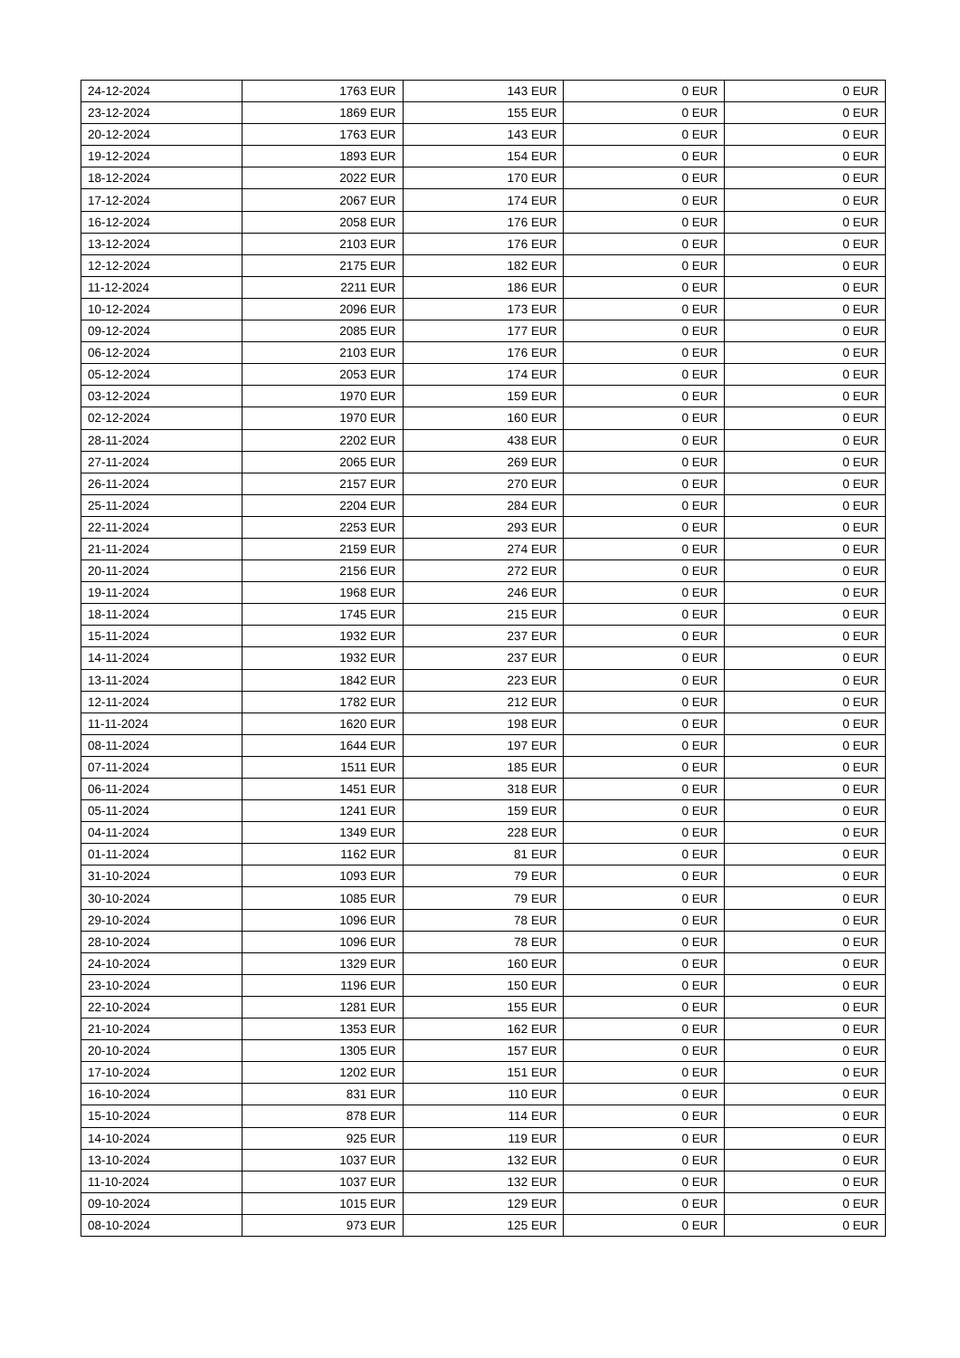| 24-12-2024 | 1763 EUR | 143 EUR | 0 EUR | 0 EUR |
| 23-12-2024 | 1869 EUR | 155 EUR | 0 EUR | 0 EUR |
| 20-12-2024 | 1763 EUR | 143 EUR | 0 EUR | 0 EUR |
| 19-12-2024 | 1893 EUR | 154 EUR | 0 EUR | 0 EUR |
| 18-12-2024 | 2022 EUR | 170 EUR | 0 EUR | 0 EUR |
| 17-12-2024 | 2067 EUR | 174 EUR | 0 EUR | 0 EUR |
| 16-12-2024 | 2058 EUR | 176 EUR | 0 EUR | 0 EUR |
| 13-12-2024 | 2103 EUR | 176 EUR | 0 EUR | 0 EUR |
| 12-12-2024 | 2175 EUR | 182 EUR | 0 EUR | 0 EUR |
| 11-12-2024 | 2211 EUR | 186 EUR | 0 EUR | 0 EUR |
| 10-12-2024 | 2096 EUR | 173 EUR | 0 EUR | 0 EUR |
| 09-12-2024 | 2085 EUR | 177 EUR | 0 EUR | 0 EUR |
| 06-12-2024 | 2103 EUR | 176 EUR | 0 EUR | 0 EUR |
| 05-12-2024 | 2053 EUR | 174 EUR | 0 EUR | 0 EUR |
| 03-12-2024 | 1970 EUR | 159 EUR | 0 EUR | 0 EUR |
| 02-12-2024 | 1970 EUR | 160 EUR | 0 EUR | 0 EUR |
| 28-11-2024 | 2202 EUR | 438 EUR | 0 EUR | 0 EUR |
| 27-11-2024 | 2065 EUR | 269 EUR | 0 EUR | 0 EUR |
| 26-11-2024 | 2157 EUR | 270 EUR | 0 EUR | 0 EUR |
| 25-11-2024 | 2204 EUR | 284 EUR | 0 EUR | 0 EUR |
| 22-11-2024 | 2253 EUR | 293 EUR | 0 EUR | 0 EUR |
| 21-11-2024 | 2159 EUR | 274 EUR | 0 EUR | 0 EUR |
| 20-11-2024 | 2156 EUR | 272 EUR | 0 EUR | 0 EUR |
| 19-11-2024 | 1968 EUR | 246 EUR | 0 EUR | 0 EUR |
| 18-11-2024 | 1745 EUR | 215 EUR | 0 EUR | 0 EUR |
| 15-11-2024 | 1932 EUR | 237 EUR | 0 EUR | 0 EUR |
| 14-11-2024 | 1932 EUR | 237 EUR | 0 EUR | 0 EUR |
| 13-11-2024 | 1842 EUR | 223 EUR | 0 EUR | 0 EUR |
| 12-11-2024 | 1782 EUR | 212 EUR | 0 EUR | 0 EUR |
| 11-11-2024 | 1620 EUR | 198 EUR | 0 EUR | 0 EUR |
| 08-11-2024 | 1644 EUR | 197 EUR | 0 EUR | 0 EUR |
| 07-11-2024 | 1511 EUR | 185 EUR | 0 EUR | 0 EUR |
| 06-11-2024 | 1451 EUR | 318 EUR | 0 EUR | 0 EUR |
| 05-11-2024 | 1241 EUR | 159 EUR | 0 EUR | 0 EUR |
| 04-11-2024 | 1349 EUR | 228 EUR | 0 EUR | 0 EUR |
| 01-11-2024 | 1162 EUR | 81 EUR | 0 EUR | 0 EUR |
| 31-10-2024 | 1093 EUR | 79 EUR | 0 EUR | 0 EUR |
| 30-10-2024 | 1085 EUR | 79 EUR | 0 EUR | 0 EUR |
| 29-10-2024 | 1096 EUR | 78 EUR | 0 EUR | 0 EUR |
| 28-10-2024 | 1096 EUR | 78 EUR | 0 EUR | 0 EUR |
| 24-10-2024 | 1329 EUR | 160 EUR | 0 EUR | 0 EUR |
| 23-10-2024 | 1196 EUR | 150 EUR | 0 EUR | 0 EUR |
| 22-10-2024 | 1281 EUR | 155 EUR | 0 EUR | 0 EUR |
| 21-10-2024 | 1353 EUR | 162 EUR | 0 EUR | 0 EUR |
| 20-10-2024 | 1305 EUR | 157 EUR | 0 EUR | 0 EUR |
| 17-10-2024 | 1202 EUR | 151 EUR | 0 EUR | 0 EUR |
| 16-10-2024 | 831 EUR | 110 EUR | 0 EUR | 0 EUR |
| 15-10-2024 | 878 EUR | 114 EUR | 0 EUR | 0 EUR |
| 14-10-2024 | 925 EUR | 119 EUR | 0 EUR | 0 EUR |
| 13-10-2024 | 1037 EUR | 132 EUR | 0 EUR | 0 EUR |
| 11-10-2024 | 1037 EUR | 132 EUR | 0 EUR | 0 EUR |
| 09-10-2024 | 1015 EUR | 129 EUR | 0 EUR | 0 EUR |
| 08-10-2024 | 973 EUR | 125 EUR | 0 EUR | 0 EUR |